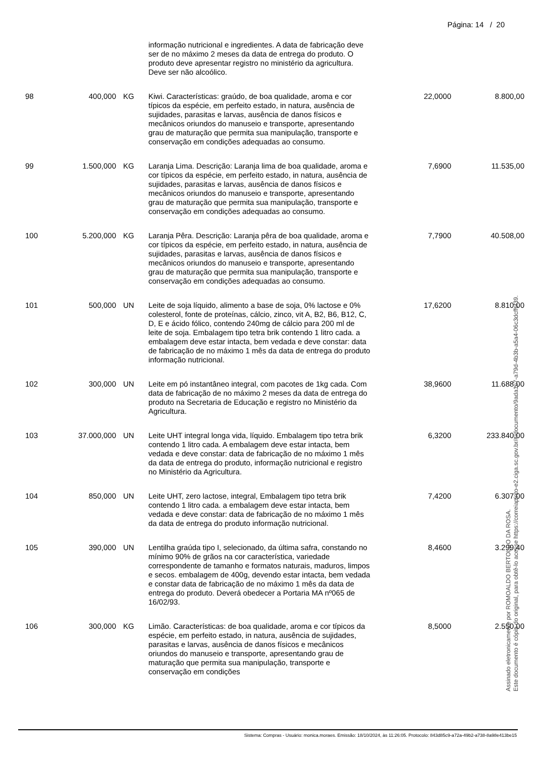Página: 14 / 20
| | | | informação nutricional e ingredientes. A data de fabricação deve ser de no máximo 2 meses da data de entrega do produto. O produto deve apresentar registro no ministério da agricultura. Deve ser não alcoólico. | | |
| 98 | 400,000 | KG | Kiwi. Características: graúdo, de boa qualidade, aroma e cor típicos da espécie, em perfeito estado, in natura, ausência de sujidades, parasitas e larvas, ausência de danos físicos e mecânicos oriundos do manuseio e transporte, apresentando grau de maturação que permita sua manipulação, transporte e conservação em condições adequadas ao consumo. | 22,0000 | 8.800,00 |
| 99 | 1.500,000 | KG | Laranja Lima. Descrição: Laranja lima de boa qualidade, aroma e cor típicos da espécie, em perfeito estado, in natura, ausência de sujidades, parasitas e larvas, ausência de danos físicos e mecânicos oriundos do manuseio e transporte, apresentando grau de maturação que permita sua manipulação, transporte e conservação em condições adequadas ao consumo. | 7,6900 | 11.535,00 |
| 100 | 5.200,000 | KG | Laranja Pêra. Descrição: Laranja pêra de boa qualidade, aroma e cor típicos da espécie, em perfeito estado, in natura, ausência de sujidades, parasitas e larvas, ausência de danos físicos e mecânicos oriundos do manuseio e transporte, apresentando grau de maturação que permita sua manipulação, transporte e conservação em condições adequadas ao consumo. | 7,7900 | 40.508,00 |
| 101 | 500,000 | UN | Leite de soja líquido, alimento a base de soja, 0% lactose e 0% colesterol, fonte de proteínas, cálcio, zinco, vit A, B2, B6, B12, C, D, E e ácido fólico, contendo 240mg de cálcio para 200 ml de leite de soja. Embalagem tipo tetra brik contendo 1 litro cada. a embalagem deve estar intacta, bem vedada e deve constar: data de fabricação de no máximo 1 mês da data de entrega do produto informação nutricional. | 17,6200 | 8.810,00 |
| 102 | 300,000 | UN | Leite em pó instantâneo integral, com pacotes de 1kg cada. Com data de fabricação de no máximo 2 meses da data de entrega do produto na Secretaria de Educação e registro no Ministério da Agricultura. | 38,9600 | 11.688,00 |
| 103 | 37.000,000 | UN | Leite UHT integral longa vida, líquido. Embalagem tipo tetra brik contendo 1 litro cada. A embalagem deve estar intacta, bem vedada e deve constar: data de fabricação de no máximo 1 mês da data de entrega do produto, informação nutricional e registro no Ministério da Agricultura. | 6,3200 | 233.840,00 |
| 104 | 850,000 | UN | Leite UHT, zero lactose, integral, Embalagem tipo tetra brik contendo 1 litro cada. a embalagem deve estar intacta, bem vedada e deve constar: data de fabricação de no máximo 1 mês da data de entrega do produto informação nutricional. | 7,4200 | 6.307,00 |
| 105 | 390,000 | UN | Lentilha graúda tipo I, selecionado, da última safra, constando no mínimo 90% de grãos na cor característica, variedade correspondente de tamanho e formatos naturais, maduros, limpos e secos. embalagem de 400g, devendo estar intacta, bem vedada e constar data de fabricação de no máximo 1 mês da data de entrega do produto. Deverá obedecer a Portaria MA nº065 de 16/02/93. | 8,4600 | 3.299,40 |
| 106 | 300,000 | KG | Limão. Características: de boa qualidade, aroma e cor típicos da espécie, em perfeito estado, in natura, ausência de sujidades, parasitas e larvas, ausência de danos físicos e mecânicos oriundos do manuseio e transporte, apresentando grau de maturação que permita sua manipulação, transporte e conservação em condições | 8,5000 | 2.550,00 |
Sistema: Compras - Usuário: monica.moraes. Emissão: 18/10/2024, às 11:26:05. Protocolo: 843d85c9-a72a-49b2-a738-8a98e413be15
Assinado eletronicamente por ROMOALDO BERTOLDO DA ROSA.
Este documento é cópia do original, para obtê-lo acesse https://correiapinto-e2.ciga.sc.gov.br/#/documento/9ada1c7-a79d-4b3b-a5a4-06c3dcffcf39.